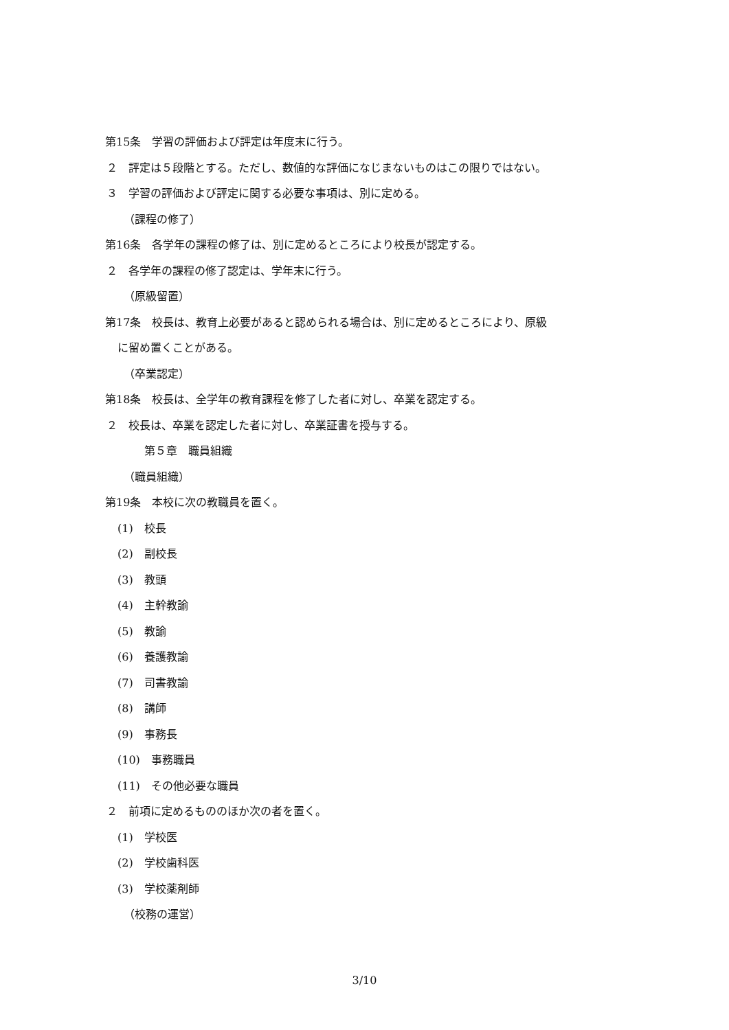第15条　学習の評価および評定は年度末に行う。
２　評定は５段階とする。ただし、数値的な評価になじまないものはこの限りではない。
３　学習の評価および評定に関する必要な事項は、別に定める。
（課程の修了）
第16条　各学年の課程の修了は、別に定めるところにより校長が認定する。
２　各学年の課程の修了認定は、学年末に行う。
（原級留置）
第17条　校長は、教育上必要があると認められる場合は、別に定めるところにより、原級
に留め置くことがある。
（卒業認定）
第18条　校長は、全学年の教育課程を修了した者に対し、卒業を認定する。
２　校長は、卒業を認定した者に対し、卒業証書を授与する。
第５章　職員組織
（職員組織）
第19条　本校に次の教職員を置く。
(1)　校長
(2)　副校長
(3)　教頭
(4)　主幹教諭
(5)　教諭
(6)　養護教諭
(7)　司書教諭
(8)　講師
(9)　事務長
(10)　事務職員
(11)　その他必要な職員
２　前項に定めるもののほか次の者を置く。
(1)　学校医
(2)　学校歯科医
(3)　学校薬剤師
（校務の運営）
3/10